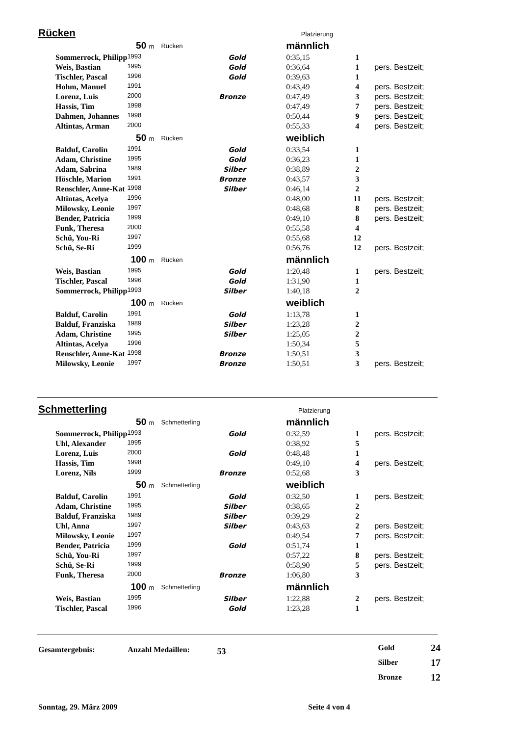Rücken
Platzierung
| 50 m | | | Rücken | männlich | | |
| Sommerrock, Philipp | 1993 | Gold | | 0:35,15 | 1 | |
| Weis, Bastian | 1995 | Gold | | 0:36,64 | 1 | pers. Bestzeit; |
| Tischler, Pascal | 1996 | Gold | | 0:39,63 | 1 | |
| Hohm, Manuel | 1991 | | | 0:43,49 | 4 | pers. Bestzeit; |
| Lorenz, Luis | 2000 | Bronze | | 0:47,49 | 3 | pers. Bestzeit; |
| Hassis, Tim | 1998 | | | 0:47,49 | 7 | pers. Bestzeit; |
| Dahmen, Johannes | 1998 | | | 0:50,44 | 9 | pers. Bestzeit; |
| Altintas, Arman | 2000 | | | 0:55,33 | 4 | pers. Bestzeit; |
| 50 m | | | Rücken | weiblich | | |
| Balduf, Carolin | 1991 | Gold | | 0:33,54 | 1 | |
| Adam, Christine | 1995 | Gold | | 0:36,23 | 1 | |
| Adam, Sabrina | 1989 | Silber | | 0:38,89 | 2 | |
| Höschle, Marion | 1991 | Bronze | | 0:43,57 | 3 | |
| Renschler, Anne-Kat | 1998 | Silber | | 0:46,14 | 2 | |
| Altintas, Acelya | 1996 | | | 0:48,00 | 11 | pers. Bestzeit; |
| Milowsky, Leonie | 1997 | | | 0:48,68 | 8 | pers. Bestzeit; |
| Bender, Patricia | 1999 | | | 0:49,10 | 8 | pers. Bestzeit; |
| Funk, Theresa | 2000 | | | 0:55,58 | 4 | |
| Schü, You-Ri | 1997 | | | 0:55,68 | 12 | |
| Schü, Se-Ri | 1999 | | | 0:56,76 | 12 | pers. Bestzeit; |
| 100 m | | | Rücken | männlich | | |
| Weis, Bastian | 1995 | Gold | | 1:20,48 | 1 | pers. Bestzeit; |
| Tischler, Pascal | 1996 | Gold | | 1:31,90 | 1 | |
| Sommerrock, Philipp | 1993 | Silber | | 1:40,18 | 2 | |
| 100 m | | | Rücken | weiblich | | |
| Balduf, Carolin | 1991 | Gold | | 1:13,78 | 1 | |
| Balduf, Franziska | 1989 | Silber | | 1:23,28 | 2 | |
| Adam, Christine | 1995 | Silber | | 1:25,05 | 2 | |
| Altintas, Acelya | 1996 | | | 1:50,34 | 5 | |
| Renschler, Anne-Kat | 1998 | Bronze | | 1:50,51 | 3 | |
| Milowsky, Leonie | 1997 | Bronze | | 1:50,51 | 3 | pers. Bestzeit; |
Schmetterling
Platzierung
| 50 m | | | Schmetterling | männlich | | |
| Sommerrock, Philipp | 1993 | Gold | | 0:32,59 | 1 | pers. Bestzeit; |
| Uhl, Alexander | 1995 | | | 0:38,92 | 5 | |
| Lorenz, Luis | 2000 | Gold | | 0:48,48 | 1 | |
| Hassis, Tim | 1998 | | | 0:49,10 | 4 | pers. Bestzeit; |
| Lorenz, Nils | 1999 | Bronze | | 0:52,68 | 3 | |
| 50 m | | | Schmetterling | weiblich | | |
| Balduf, Carolin | 1991 | Gold | | 0:32,50 | 1 | pers. Bestzeit; |
| Adam, Christine | 1995 | Silber | | 0:38,65 | 2 | |
| Balduf, Franziska | 1989 | Silber | | 0:39,29 | 2 | |
| Uhl, Anna | 1997 | Silber | | 0:43,63 | 2 | pers. Bestzeit; |
| Milowsky, Leonie | 1997 | | | 0:49,54 | 7 | pers. Bestzeit; |
| Bender, Patricia | 1999 | Gold | | 0:51,74 | 1 | |
| Schü, You-Ri | 1997 | | | 0:57,22 | 8 | pers. Bestzeit; |
| Schü, Se-Ri | 1999 | | | 0:58,90 | 5 | pers. Bestzeit; |
| Funk, Theresa | 2000 | Bronze | | 1:06,80 | 3 | |
| 100 m | | | Schmetterling | männlich | | |
| Weis, Bastian | 1995 | Silber | | 1:22,88 | 2 | pers. Bestzeit; |
| Tischler, Pascal | 1996 | Gold | | 1:23,28 | 1 | |
Gesamtergebnis: Anzahl Medaillen: 53
| Gold | 24 |
| Silber | 17 |
| Bronze | 12 |
Sonntag, 29. März 2009 Seite 4 von 4